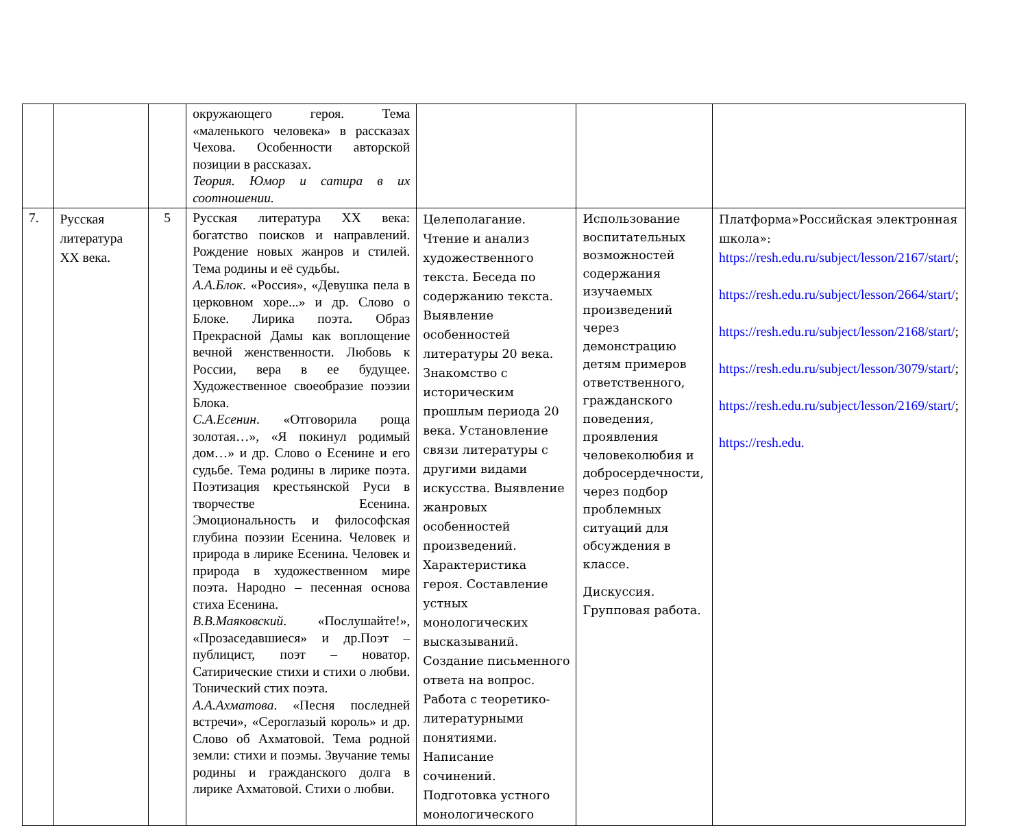| | | | окружающего героя. Тема «маленького человека» в рассказах Чехова. Особенности авторской позиции в рассказах. Теория. Юмор и сатира в их соотношении. | | | |
| 7. | Русская литература XX века. | 5 | Русская литература XX века: богатство поисков и направлений. Рождение новых жанров и стилей. Тема родины и её судьбы. А.А.Блок . «Россия», «Девушка пела в церковном хоре...» и др. Слово о Блоке. Лирика поэта. Образ Прекрасной Дамы как воплощение вечной женственности. Любовь к России, вера в ее будущее. Художественное своеобразие поэзии Блока. С.А.Есенин . «Отговорила роща золотая…», «Я покинул родимый дом…» и др. Слово о Есенине и его судьбе. Тема родины в лирике поэта. Поэтизация крестьянской Руси в творчестве Есенина. Эмоциональность и философская глубина поэзии Есенина. Человек и природа в лирике Есенина. Человек и природа в художественном мире поэта. Народно – песенная основа стиха Есенина. В.В.Маяковский . «Послушайте!», «Прозаседавшиеся» и др.Поэт – публицист, поэт – новатор. Сатирические стихи и стихи о любви. Тонический стих поэта. А.А.Ахматова . «Песня последней встречи», «Сероглазый король» и др. Слово об Ахматовой. Тема родной земли: стихи и поэмы. Звучание темы родины и гражданского долга в лирике Ахматовой. Стихи о любви. | Целеполагание. Чтение и анализ художественного текста. Беседа по содержанию текста. Выявление особенностей литературы 20 века. Знакомство с историческим прошлым периода 20 века. Установление связи литературы с другими видами искусства. Выявление жанровых особенностей произведений. Характеристика героя. Составление устных монологических высказываний. Создание письменного ответа на вопрос. Работа с теоретико-литературными понятиями. Написание сочинений. Подготовка устного монологического | Использование воспитательных возможностей содержания изучаемых произведений через демонстрацию детям примеров ответственного, гражданского поведения, проявления человеколюбия и добросердечности, через подбор проблемных ситуаций для обсуждения в классе. Дискуссия. Групповая работа. | Платформа»Российская электронная школа»: https://resh.edu.ru/subject/lesson/2167/start/ ; https://resh.edu.ru/subject/lesson/2664/start/ ; https://resh.edu.ru/subject/lesson/2168/start/ ; https://resh.edu.ru/subject/lesson/3079/start/ ; https://resh.edu.ru/subject/lesson/2169/start/ ; https://resh.edu. |